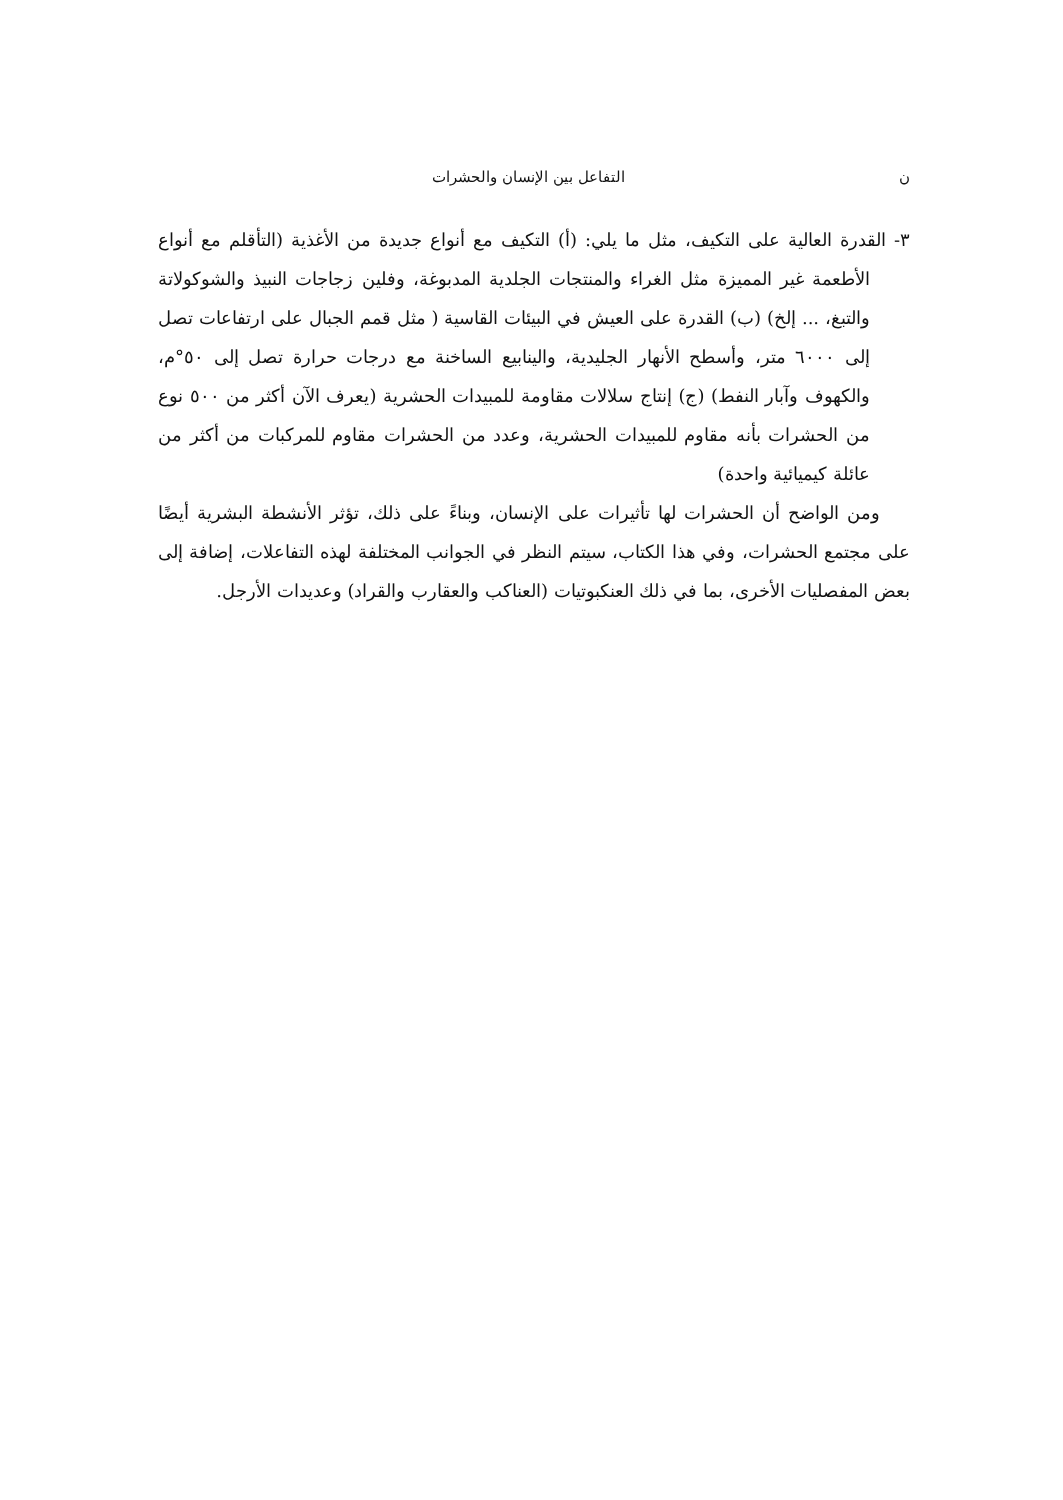ن التفاعل بين الإنسان والحشرات
٣- القدرة العالية على التكيف، مثل ما يلي: (أ) التكيف مع أنواع جديدة من الأغذية (التأقلم مع أنواع الأطعمة غير المميزة مثل الغراء والمنتجات الجلدية المدبوغة، وفلين زجاجات النبيذ والشوكولاتة والتبغ، ... إلخ) (ب) القدرة على العيش في البيئات القاسية ( مثل قمم الجبال على ارتفاعات تصل إلى ٦٠٠٠ متر، وأسطح الأنهار الجليدية، والينابيع الساخنة مع درجات حرارة تصل إلى ٥٠°م، والكهوف وآبار النفط) (ج) إنتاج سلالات مقاومة للمبيدات الحشرية (يعرف الآن أكثر من ٥٠٠ نوع من الحشرات بأنه مقاوم للمبيدات الحشرية، وعدد من الحشرات مقاوم للمركبات من أكثر من عائلة كيميائية واحدة)
ومن الواضح أن الحشرات لها تأثيرات على الإنسان، وبناءً على ذلك، تؤثر الأنشطة البشرية أيضًا على مجتمع الحشرات، وفي هذا الكتاب، سيتم النظر في الجوانب المختلفة لهذه التفاعلات، إضافة إلى بعض المفصليات الأخرى، بما في ذلك العنكبوتيات (العناكب والعقارب والقراد) وعديدات الأرجل.